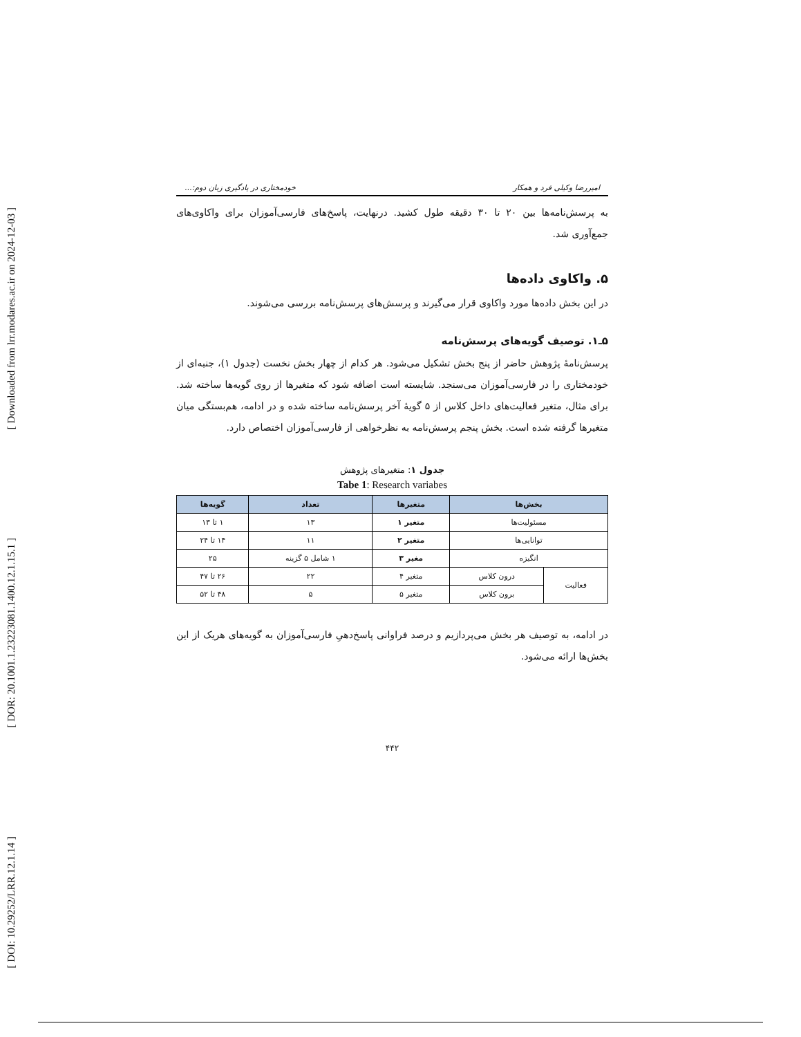[ Downloaded from lrr.modares.ac.ir on 2024-12-03 ]
[ DOR: 20.1001.1.23223081.1400.12.1.15.1 ]
[ DOI: 10.29252/LRR.12.1.14 ]
امیررضا وکیلی فرد و همکار خودمختاری در یادگیری زبان دوم:...
به پرسش‌نامه‌ها بین ۲۰ تا ۳۰ دقیقه طول کشید. درنهایت، پاسخ‌های فارسی‌آموزان برای واکاوی‌های جمع‌آوری شد.
۵. واکاوی داده‌ها
در این بخش داده‌ها مورد واکاوی قرار می‌گیرند و پرسش‌های پرسش‌نامه بررسی می‌شوند.
۵ـ۱. توصیف گویه‌های پرسش‌نامه
پرسش‌نامهٔ پژوهش حاضر از پنج بخش تشکیل می‌شود. هر کدام از چهار بخش نخست (جدول ۱)، جنبه‌ای از خودمختاری را در فارسی‌آموزان می‌سنجد. شایسته است اضافه شود که متغیرها از روی گویه‌ها ساخته شد. برای مثال، متغیر فعالیت‌های داخل کلاس از ۵ گویهٔ آخر پرسش‌نامه ساخته شده و در ادامه، هم‌بستگی میان متغیرها گرفته شده است. بخش پنجم پرسش‌نامه به نظرخواهی از فارسی‌آموزان اختصاص دارد.
جدول ۱: متغیرهای پژوهش
Tabe 1: Research variabes
| بخش‌ها | | متغیرها | تعداد | گویه‌ها |
| --- | --- | --- | --- | --- |
| مسئولیت‌ها | | متغیر ۱ | ۱۳ | ۱ تا ۱۳ |
| توانایی‌ها | | متغیر ۲ | ۱۱ | ۱۴ تا ۲۴ |
| انگیزه | | مغیر ۳ | ۱ شامل ۵ گزینه | ۲۵ |
| فعالیت | درون کلاس | متغیر ۴ | ۲۲ | ۲۶ تا ۴۷ |
| | برون کلاس | متغیر ۵ | ۵ | ۴۸ تا ۵۲ |
در ادامه، به توصیف هر بخش می‌پردازیم و درصد فراوانی پاسخ‌دهیِ فارسی‌آموزان به گویه‌های هریک از این بخش‌ها ارائه می‌شود.
۴۴۲